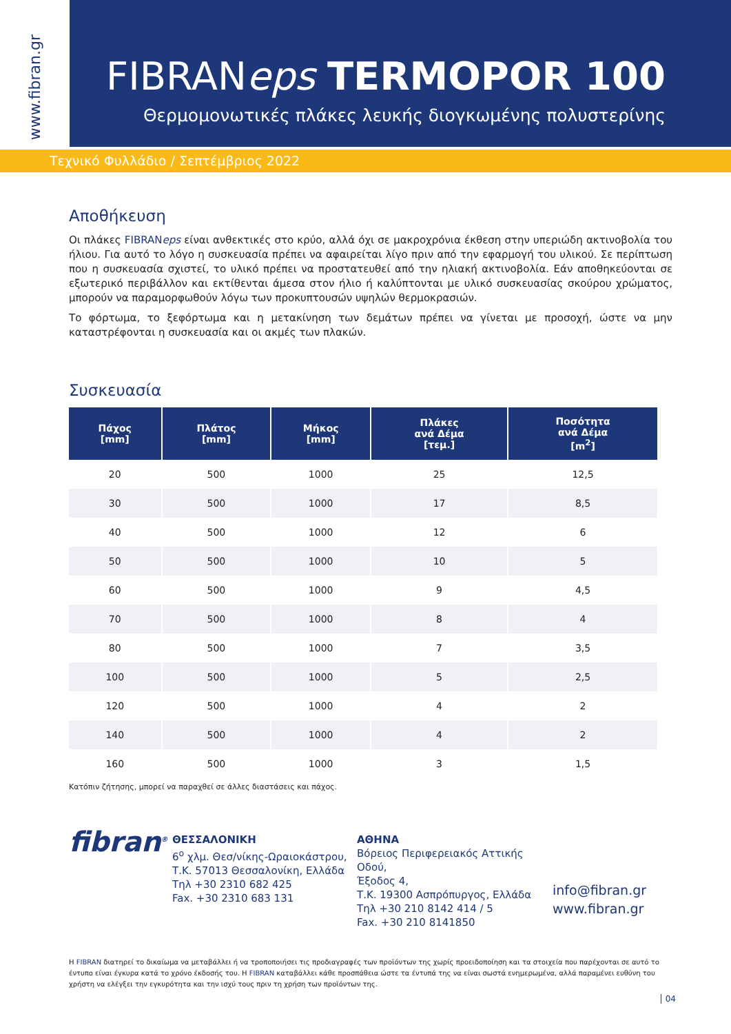www.fibran.gr
FIBRANeps TERMOPOR 100
Θερμομονωτικές πλάκες λευκής διογκωμένης πολυστερίνης
Τεχνικό Φυλλάδιο / Σεπτέμβριος 2022
Αποθήκευση
Οι πλάκες FIBRANeps είναι ανθεκτικές στο κρύο, αλλά όχι σε μακροχρόνια έκθεση στην υπεριώδη ακτινοβολία του ήλιου. Για αυτό το λόγο η συσκευασία πρέπει να αφαιρείται λίγο πριν από την εφαρμογή του υλικού. Σε περίπτωση που η συσκευασία σχιστεί, το υλικό πρέπει να προστατευθεί από την ηλιακή ακτινοβολία. Εάν αποθηκεύονται σε εξωτερικό περιβάλλον και εκτίθενται άμεσα στον ήλιο ή καλύπτονται με υλικό συσκευασίας σκούρου χρώματος, μπορούν να παραμορφωθούν λόγω των προκυπτουσών υψηλών θερμοκρασιών.
Το φόρτωμα, το ξεφόρτωμα και η μετακίνηση των δεμάτων πρέπει να γίνεται με προσοχή, ώστε να μην καταστρέφονται η συσκευασία και οι ακμές των πλακών.
Συσκευασία
| Πάχος [mm] | Πλάτος [mm] | Μήκος [mm] | Πλάκες ανά Δέμα [τεμ.] | Ποσότητα ανά Δέμα [m<sup>2</sup>] |
| --- | --- | --- | --- | --- |
| 20 | 500 | 1000 | 25 | 12,5 |
| 30 | 500 | 1000 | 17 | 8,5 |
| 40 | 500 | 1000 | 12 | 6 |
| 50 | 500 | 1000 | 10 | 5 |
| 60 | 500 | 1000 | 9 | 4,5 |
| 70 | 500 | 1000 | 8 | 4 |
| 80 | 500 | 1000 | 7 | 3,5 |
| 100 | 500 | 1000 | 5 | 2,5 |
| 120 | 500 | 1000 | 4 | 2 |
| 140 | 500 | 1000 | 4 | 2 |
| 160 | 500 | 1000 | 3 | 1,5 |
Κατόπιν ζήτησης, μπορεί να παραχθεί σε άλλες διαστάσεις και πάχος.
fibran<sup>®</sup>
ΘΕΣΣΑΛΟΝΙΚΗ
6<sup>ο</sup> χλμ. Θεσ/νίκης-Ωραιοκάστρου,
Τ.Κ. 57013 Θεσσαλονίκη, Ελλάδα
Τηλ +30 2310 682 425
Fax. +30 2310 683 131
ΑΘΗΝΑ
Βόρειος Περιφερειακός Αττικής Οδού,
Έξοδος 4,
Τ.Κ. 19300 Ασπρόπυργος, Ελλάδα
Τηλ +30 210 8142 414 / 5
Fax. +30 210 8141850
info@fibran.gr
www.fibran.gr
Η FIBRAN διατηρεί το δικαίωμα να μεταβάλλει ή να τροποποιήσει τις προδιαγραφές των προϊόντων της χωρίς προειδοποίηση και τα στοιχεία που παρέχονται σε αυτό το έντυπο είναι έγκυρα κατά το χρόνο έκδοσής του. Η FIBRAN καταβάλλει κάθε προσπάθεια ώστε τα έντυπά της να είναι σωστά ενημερωμένα, αλλά παραμένει ευθύνη του χρήστη να ελέγξει την εγκυρότητα και την ισχύ τους πριν τη χρήση των προϊόντων της.
04